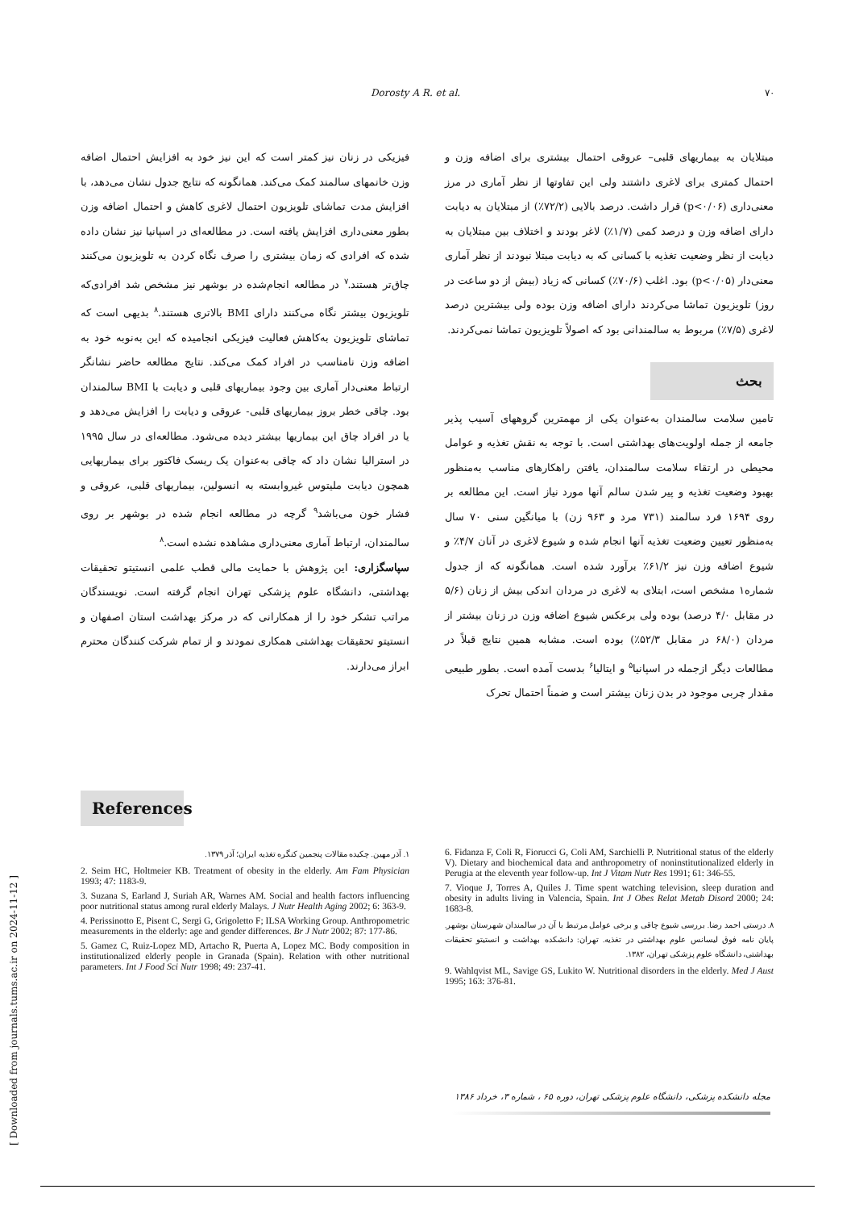Dorosty A R. et al. ۷۰
مبتلایان به بیماریهای قلبی– عروقی احتمال بیشتری برای اضافه وزن و احتمال کمتری برای لاغری داشتند ولی این تفاوتها از نظر آماری در مرز معنی‌داری (p<۰/۰۶) قرار داشت. درصد بالایی (۷۲/۲٪) از مبتلایان به دیابت دارای اضافه وزن و درصد کمی (۱/۷٪) لاغر بودند و اختلاف بین مبتلایان به دیابت از نظر وضعیت تغذیه با کسانی که به دیابت مبتلا نبودند از نظر آماری معنی‌دار (p<۰/۰۵) بود. اغلب (۷۰/۶٪) کسانی که زیاد (بیش از دو ساعت در روز) تلویزیون تماشا می‌کردند دارای اضافه وزن بوده ولی بیشترین درصد لاغری (۷/۵٪) مربوط به سالمندانی بود که اصولاً تلویزیون تماشا نمی‌کردند.
بحث
تامین سلامت سالمندان به‌عنوان یکی از مهمترین گروههای آسیب پذیر جامعه از جمله اولویت‌های بهداشتی است. با توجه به نقش تغذیه و عوامل محیطی در ارتقاء سلامت سالمندان، یافتن راهکارهای مناسب به‌منظور بهبود وضعیت تغذیه و پیر شدن سالم آنها مورد نیاز است. این مطالعه بر روی ۱۶۹۴ فرد سالمند (۷۳۱ مرد و ۹۶۳ زن) با میانگین سنی ۷۰ سال به‌منظور تعیین وضعیت تغذیه آنها انجام شده و شیوع لاغری در آنان ۴/۷٪ و شیوع اضافه وزن نیز ۶۱/۲٪ برآورد شده است. همانگونه که از جدول شماره۱ مشخص است، ابتلای به لاغری در مردان اندکی بیش از زنان (۵/۶ در مقابل ۴/۰ درصد) بوده ولی برعکس شیوع اضافه وزن در زنان بیشتر از مردان (۶۸/۰ در مقابل ۵۲/۳٪) بوده است. مشابه همین نتایج قبلاً در مطالعات دیگر ازجمله در اسپانیا<sup>۵</sup> و ایتالیا<sup>۶</sup> بدست آمده است. بطور طبیعی مقدار چربی موجود در بدن زنان بیشتر است و ضمناً احتمال تحرک
فیزیکی در زنان نیز کمتر است که این نیز خود به افزایش احتمال اضافه وزن خانمهای سالمند کمک می‌کند. همانگونه که نتایج جدول نشان می‌دهد، با افزایش مدت تماشای تلویزیون احتمال لاغری کاهش و احتمال اضافه وزن بطور معنی‌داری افزایش یافته است. در مطالعه‌ای در اسپانیا نیز نشان داده شده که افرادی که زمان بیشتری را صرف نگاه کردن به تلویزیون می‌کنند چاق‌تر هستند.<sup>۷</sup> در مطالعه انجام‌شده در بوشهر نیز مشخص شد افرادی‌که تلویزیون بیشتر نگاه می‌کنند دارای BMI بالاتری هستند.<sup>۸</sup> بدیهی است که تماشای تلویزیون به‌کاهش فعالیت فیزیکی انجامیده که این به‌نوبه خود به اضافه وزن نامناسب در افراد کمک می‌کند. نتایج مطالعه حاضر نشانگر ارتباط معنی‌دار آماری بین وجود بیماریهای قلبی و دیابت با BMI سالمندان بود. چاقی خطر بروز بیماریهای قلبی- عروقی و دیابت را افزایش می‌دهد و یا در افراد چاق این بیماریها بیشتر دیده می‌شود. مطالعه‌ای در سال ۱۹۹۵ در استرالیا نشان داد که چاقی به‌عنوان یک ریسک فاکتور برای بیماریهایی همچون دیابت ملیتوس غیروابسته به انسولین، بیماریهای قلبی، عروقی و فشار خون می‌باشد<sup>۹</sup> گرچه در مطالعه انجام شده در بوشهر بر روی سالمندان، ارتباط آماری معنی‌داری مشاهده نشده است.<sup>۸</sup>
سپاسگزاری: این پژوهش با حمایت مالی قطب علمی انستیتو تحقیقات بهداشتی، دانشگاه علوم پزشکی تهران انجام گرفته است. نویسندگان مراتب تشکر خود را از همکارانی که در مرکز بهداشت استان اصفهان و انستیتو تحقیقات بهداشتی همکاری نمودند و از تمام شرکت کنندگان محترم ابراز می‌دارند.
References
۱. آذر مهین. چکیده مقالات پنجمین کنگره تغذیه ایران؛ آذر ۱۳۷۹.
2. Seim HC, Holtmeier KB. Treatment of obesity in the elderly. Am Fam Physician 1993; 47: 1183-9.
3. Suzana S, Earland J, Suriah AR, Warnes AM. Social and health factors influencing poor nutritional status among rural elderly Malays. J Nutr Health Aging 2002; 6: 363-9.
4. Perissinotto E, Pisent C, Sergi G, Grigoletto F; ILSA Working Group. Anthropometric measurements in the elderly: age and gender differences. Br J Nutr 2002; 87: 177-86.
5. Gamez C, Ruiz-Lopez MD, Artacho R, Puerta A, Lopez MC. Body composition in institutionalized elderly people in Granada (Spain). Relation with other nutritional parameters. Int J Food Sci Nutr 1998; 49: 237-41.
6. Fidanza F, Coli R, Fiorucci G, Coli AM, Sarchielli P. Nutritional status of the elderly V). Dietary and biochemical data and anthropometry of noninstitutionalized elderly in Perugia at the eleventh year follow-up. Int J Vitam Nutr Res 1991; 61: 346-55.
7. Vioque J, Torres A, Quiles J. Time spent watching television, sleep duration and obesity in adults living in Valencia, Spain. Int J Obes Relat Metab Disord 2000; 24: 1683-8.
۸. درستی احمد رضا. بررسی شیوع چاقی و برخی عوامل مرتبط با آن در سالمندان شهرستان بوشهر. پایان نامه فوق لیسانس علوم بهداشتی در تغذیه. تهران: دانشکده بهداشت و انستیتو تحقیقات بهداشتی، دانشگاه علوم پزشکی تهران، ۱۳۸۲.
9. Wahlqvist ML, Savige GS, Lukito W. Nutritional disorders in the elderly. Med J Aust 1995; 163: 376-81.
مجله دانشکده پزشکی، دانشگاه علوم پزشکی تهران، دوره ۶۵ ، شماره ۳، خرداد ۱۳۸۶
[ Downloaded from journals.tums.ac.ir on 2024-11-12 ]